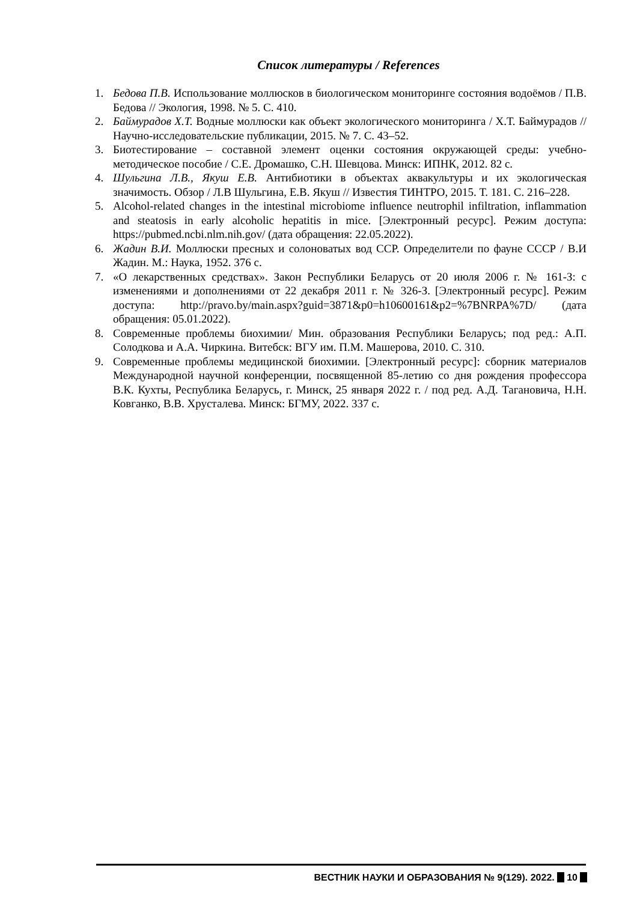Список литературы / References
1. Бедова П.В. Использование моллюсков в биологическом мониторинге состояния водоёмов / П.В. Бедова // Экология, 1998. № 5. С. 410.
2. Баймурадов Х.Т. Водные моллюски как объект экологического мониторинга / Х.Т. Баймурадов // Научно-исследовательские публикации, 2015. № 7. С. 43–52.
3. Биотестирование – составной элемент оценки состояния окружающей среды: учебно-методическое пособие / С.Е. Дромашко, С.Н. Шевцова. Минск: ИПНК, 2012. 82 с.
4. Шульгина Л.В., Якуш Е.В. Антибиотики в объектах аквакультуры и их экологическая значимость. Обзор / Л.В Шульгина, Е.В. Якуш // Известия ТИНТРО, 2015. Т. 181. С. 216–228.
5. Alcohol-related changes in the intestinal microbiome influence neutrophil infiltration, inflammation and steatosis in early alcoholic hepatitis in mice. [Электронный ресурс]. Режим доступа: https://pubmed.ncbi.nlm.nih.gov/ (дата обращения: 22.05.2022).
6. Жадин В.И. Моллюски пресных и солоноватых вод ССР. Определители по фауне СССР / В.И Жадин. М.: Наука, 1952. 376 с.
7. «О лекарственных средствах». Закон Республики Беларусь от 20 июля 2006 г. № 161-З: с изменениями и дополнениями от 22 декабря 2011 г. № 326-З. [Электронный ресурс]. Режим доступа: http://pravo.by/main.aspx?guid=3871&p0=h10600161&p2=%7BNRPA%7D/ (дата обращения: 05.01.2022).
8. Современные проблемы биохимии/ Мин. образования Республики Беларусь; под ред.: А.П. Солодкова и А.А. Чиркина. Витебск: ВГУ им. П.М. Машерова, 2010. С. 310.
9. Современные проблемы медицинской биохимии. [Электронный ресурс]: сборник материалов Международной научной конференции, посвященной 85-летию со дня рождения профессора В.К. Кухты, Республика Беларусь, г. Минск, 25 января 2022 г. / под ред. А.Д. Тагановича, Н.Н. Ковганко, В.В. Хрусталева. Минск: БГМУ, 2022. 337 с.
ВЕСТНИК НАУКИ И ОБРАЗОВАНИЯ № 9(129). 2022. 10